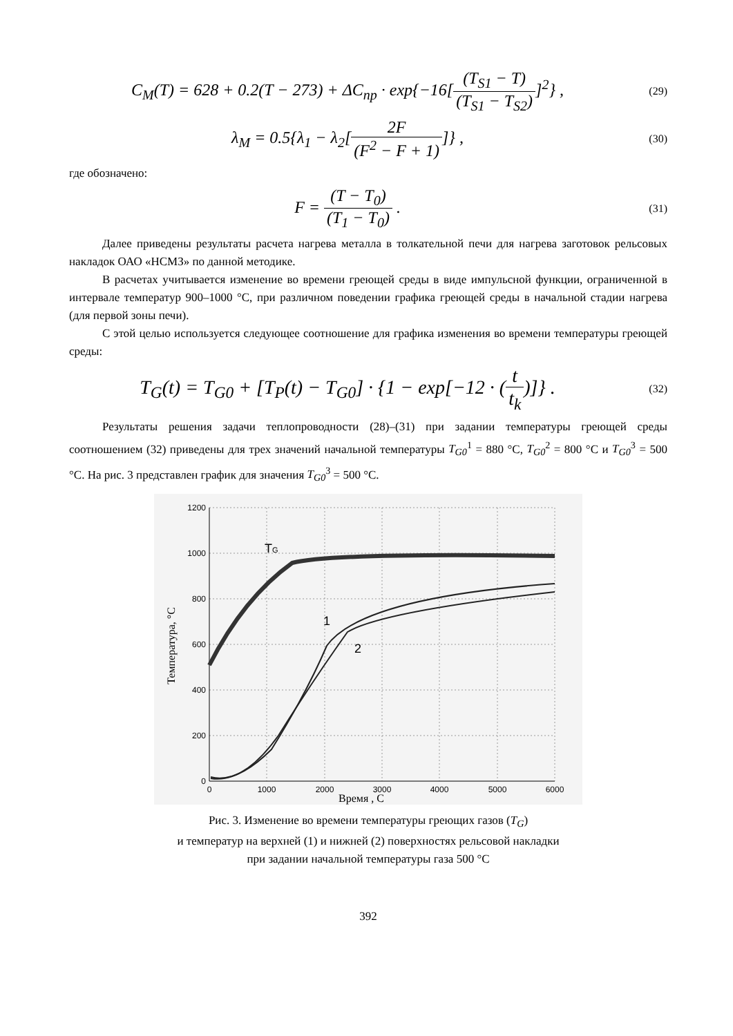C<sub>M</sub>(T) = 628 + 0.2(T − 273) + ΔC<sub>np</sub> · exp{−16[(T<sub>S1</sub> − T) (T<sub>S1</sub> − T<sub>S2</sub>)]<sup>2</sup>} ,
(29)
λ<sub>M</sub> = 0.5{λ<sub>1</sub> − λ<sub>2</sub>[2F (F<sup>2</sup> − F + 1)]} ,
(30)
где обозначено:
F = (T − T<sub>0</sub>) (T<sub>1</sub> − T<sub>0</sub>) .
(31)
Далее приведены результаты расчета нагрева металла в толкательной печи для нагрева заготовок рельсовых накладок ОАО «НСМЗ» по данной методике.
В расчетах учитывается изменение во времени греющей среды в виде импульсной функции, ограниченной в интервале температур 900–1000 °С, при различном поведении графика греющей среды в начальной стадии нагрева (для первой зоны печи).
С этой целью используется следующее соотношение для графика изменения во времени температуры греющей среды:
T<sub>G</sub>(t) = T<sub>G0</sub> + [T<sub>P</sub>(t) − T<sub>G0</sub>] · {1 − exp[−12 · (t t<sub>k</sub>)]} .
(32)
Результаты решения задачи теплопроводности (28)–(31) при задании температуры греющей среды соотношением (32) приведены для трех значений начальной температуры T<sub>G0</sub><sup>1</sup> = 880 °С, T<sub>G0</sub><sup>2</sup> = 800 °С и T<sub>G0</sub><sup>3</sup> = 500 °С. На рис. 3 представлен график для значения T<sub>G0</sub><sup>3</sup> = 500 °С.
1200
1000
800
600
400
200
0
0
1000
2000
3000
4000
5000
6000
TG
1
2
Время , С
Температура, °С
Рис. 3. Изменение во времени температуры греющих газов (T<sub>G</sub>)
и температур на верхней (1) и нижней (2) поверхностях рельсовой накладки
при задании начальной температуры газа 500 °С
392